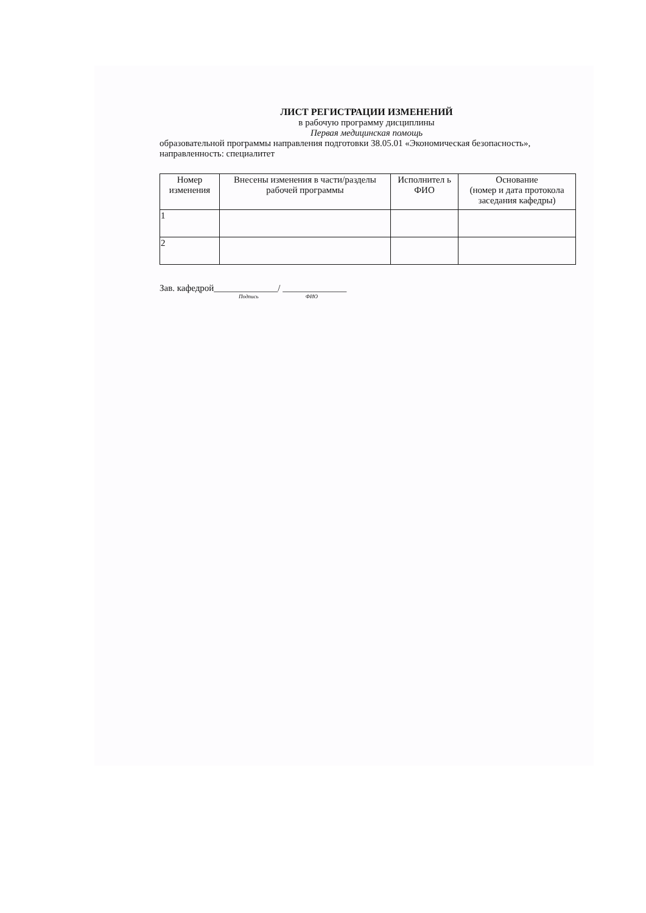ЛИСТ РЕГИСТРАЦИИ ИЗМЕНЕНИЙ
в рабочую программу дисциплины
Первая медицинская помощь
образовательной программы направления подготовки 38.05.01 «Экономическая безопасность», направленность: специалитет
| Номер изменения | Внесены изменения в части/разделы рабочей программы | Исполнител ь ФИО | Основание (номер и дата протокола заседания кафедры) |
| --- | --- | --- | --- |
| 1 | | | |
| 2 | | | |
Зав. кафедрой______________/ ______________
Подпись ФИО